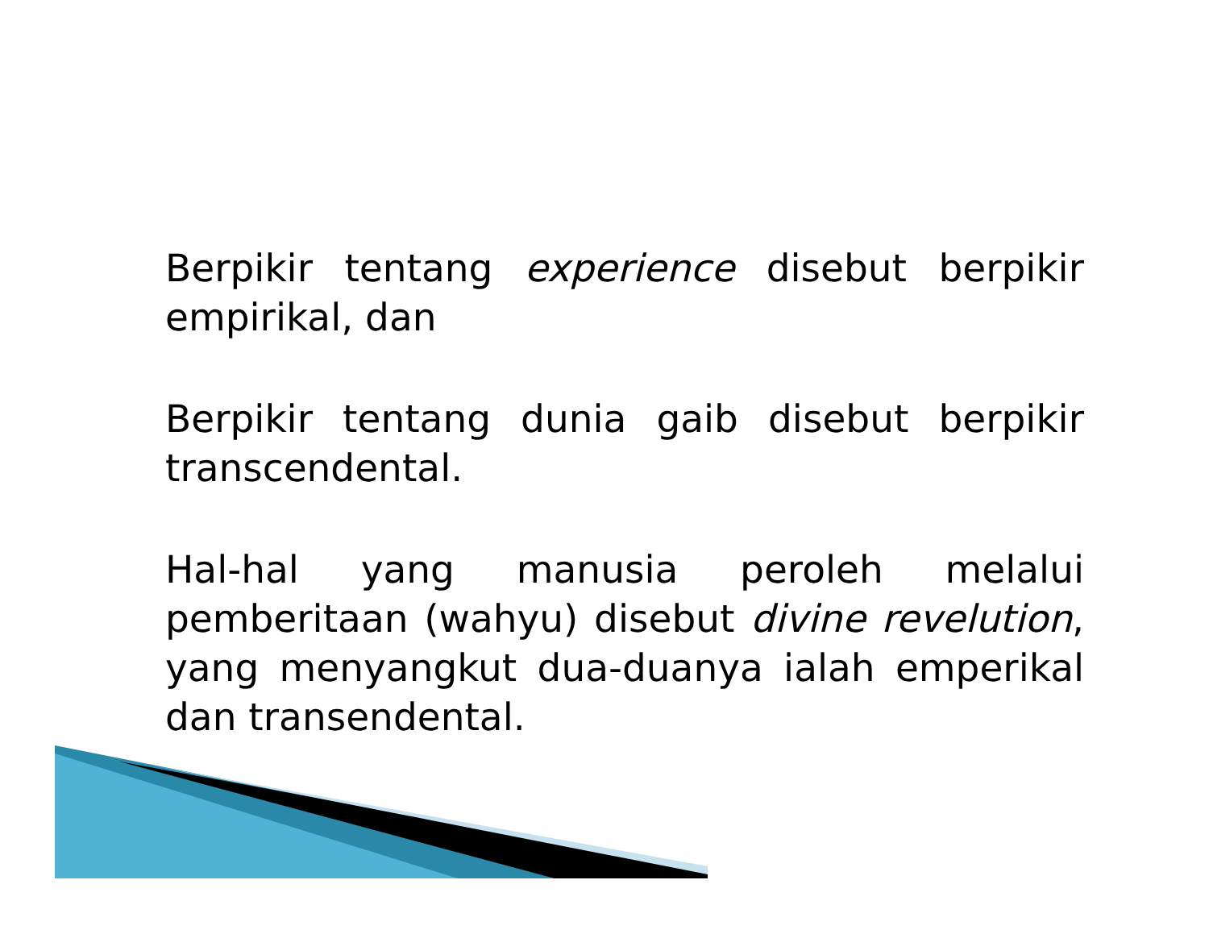Berpikir tentang experience disebut berpikir empirikal, dan
Berpikir tentang dunia gaib disebut berpikir transcendental.
Hal-hal yang manusia peroleh melalui pemberitaan (wahyu) disebut divine revelution, yang menyangkut dua-duanya ialah emperikal dan transendental.